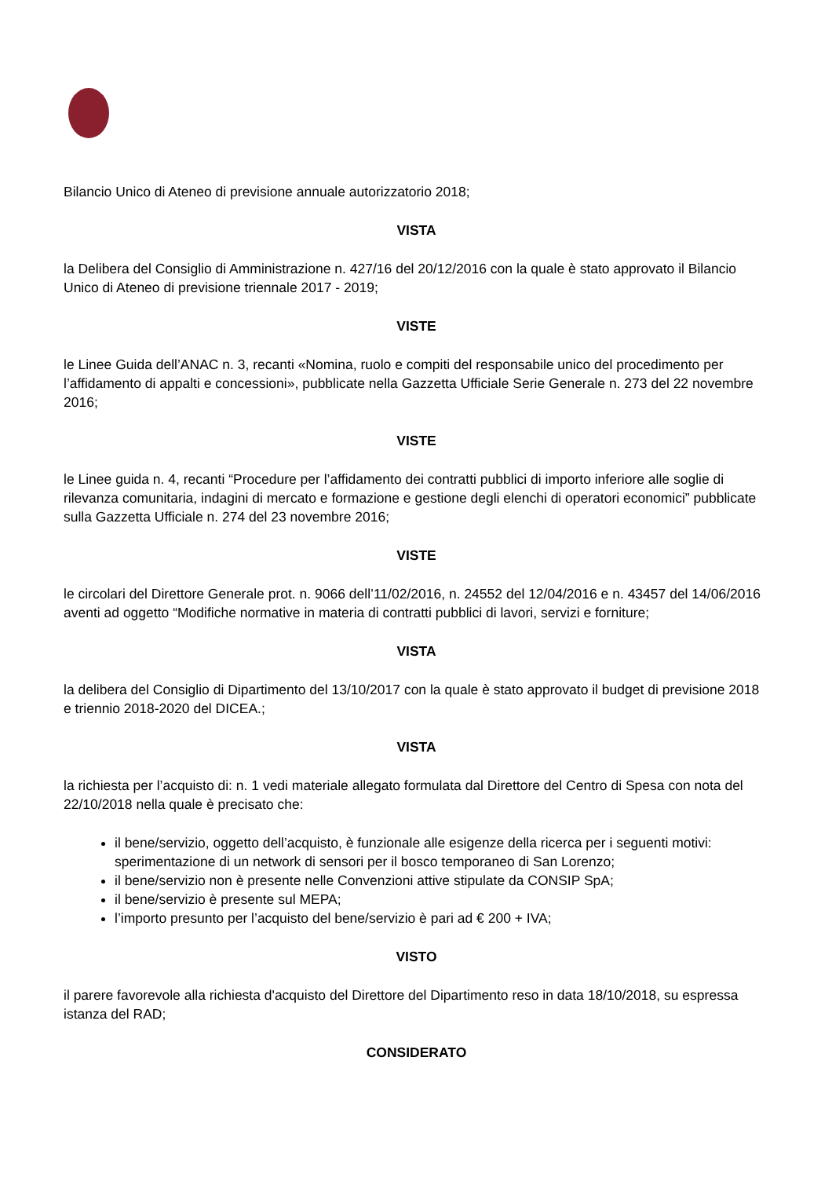Bilancio Unico di Ateneo di previsione annuale autorizzatorio 2018;
VISTA
la Delibera del Consiglio di Amministrazione n. 427/16 del 20/12/2016 con la quale è stato approvato il Bilancio Unico di Ateneo di previsione triennale 2017 - 2019;
VISTE
le Linee Guida dell’ANAC n. 3, recanti «Nomina, ruolo e compiti del responsabile unico del procedimento per l’affidamento di appalti e concessioni», pubblicate nella Gazzetta Ufficiale Serie Generale n. 273 del 22 novembre 2016;
VISTE
le Linee guida n. 4, recanti “Procedure per l’affidamento dei contratti pubblici di importo inferiore alle soglie di rilevanza comunitaria, indagini di mercato e formazione e gestione degli elenchi di operatori economici” pubblicate sulla Gazzetta Ufficiale n. 274 del 23 novembre 2016;
VISTE
le circolari del Direttore Generale prot. n. 9066 dell’11/02/2016, n. 24552 del 12/04/2016 e n. 43457 del 14/06/2016 aventi ad oggetto “Modifiche normative in materia di contratti pubblici di lavori, servizi e forniture;
VISTA
la delibera del Consiglio di Dipartimento del 13/10/2017 con la quale è stato approvato il budget di previsione 2018 e triennio 2018-2020 del DICEA.;
VISTA
la richiesta per l’acquisto di: n. 1 vedi materiale allegato formulata dal Direttore del Centro di Spesa con nota del 22/10/2018 nella quale è precisato che:
il bene/servizio, oggetto dell’acquisto, è funzionale alle esigenze della ricerca per i seguenti motivi: sperimentazione di un network di sensori per il bosco temporaneo di San Lorenzo;
il bene/servizio non è presente nelle Convenzioni attive stipulate da CONSIP SpA;
il bene/servizio è presente sul MEPA;
l’importo presunto per l’acquisto del bene/servizio è pari ad € 200 + IVA;
VISTO
il parere favorevole alla richiesta d'acquisto del Direttore del Dipartimento reso in data 18/10/2018, su espressa istanza del RAD;
CONSIDERATO